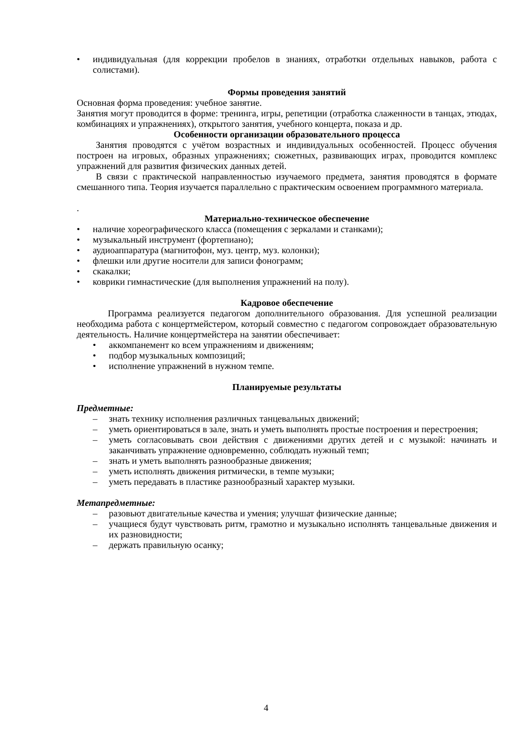• индивидуальная (для коррекции пробелов в знаниях, отработки отдельных навыков, работа с солистами).
Формы проведения занятий
Основная форма проведения: учебное занятие.
Занятия могут проводится в форме: тренинга, игры, репетиции (отработка слаженности в танцах, этюдах, комбинациях и упражнениях), открытого занятия, учебного концерта, показа и др.
Особенности организации образовательного процесса
Занятия проводятся с учётом возрастных и индивидуальных особенностей. Процесс обучения построен на игровых, образных упражнениях; сюжетных, развивающих играх, проводится комплекс упражнений для развития физических данных детей.
В связи с практической направленностью изучаемого предмета, занятия проводятся в формате смешанного типа. Теория изучается параллельно с практическим освоением программного материала.
.
Материально-техническое обеспечение
• наличие хореографического класса (помещения с зеркалами и станками);
• музыкальный инструмент (фортепиано);
• аудиоаппаратура (магнитофон, муз. центр, муз. колонки);
• флешки или другие носители для записи фонограмм;
• скакалки;
• коврики гимнастические (для выполнения упражнений на полу).
Кадровое обеспечение
Программа реализуется педагогом дополнительного образования. Для успешной реализации необходима работа с концертмейстером, который совместно с педагогом сопровождает образовательную деятельность. Наличие концертмейстера на занятии обеспечивает:
• аккомпанемент ко всем упражнениям и движениям;
• подбор музыкальных композиций;
• исполнение упражнений в нужном темпе.
Планируемые результаты
Предметные:
– знать технику исполнения различных танцевальных движений;
– уметь ориентироваться в зале, знать и уметь выполнять простые построения и перестроения;
– уметь согласовывать свои действия с движениями других детей и с музыкой: начинать и заканчивать упражнение одновременно, соблюдать нужный темп;
– знать и уметь выполнять разнообразные движения;
– уметь исполнять движения ритмически, в темпе музыки;
– уметь передавать в пластике разнообразный характер музыки.
Метапредметные:
– разовьют двигательные качества и умения; улучшат физические данные;
– учащиеся будут чувствовать ритм, грамотно и музыкально исполнять танцевальные движения и их разновидности;
– держать правильную осанку;
4